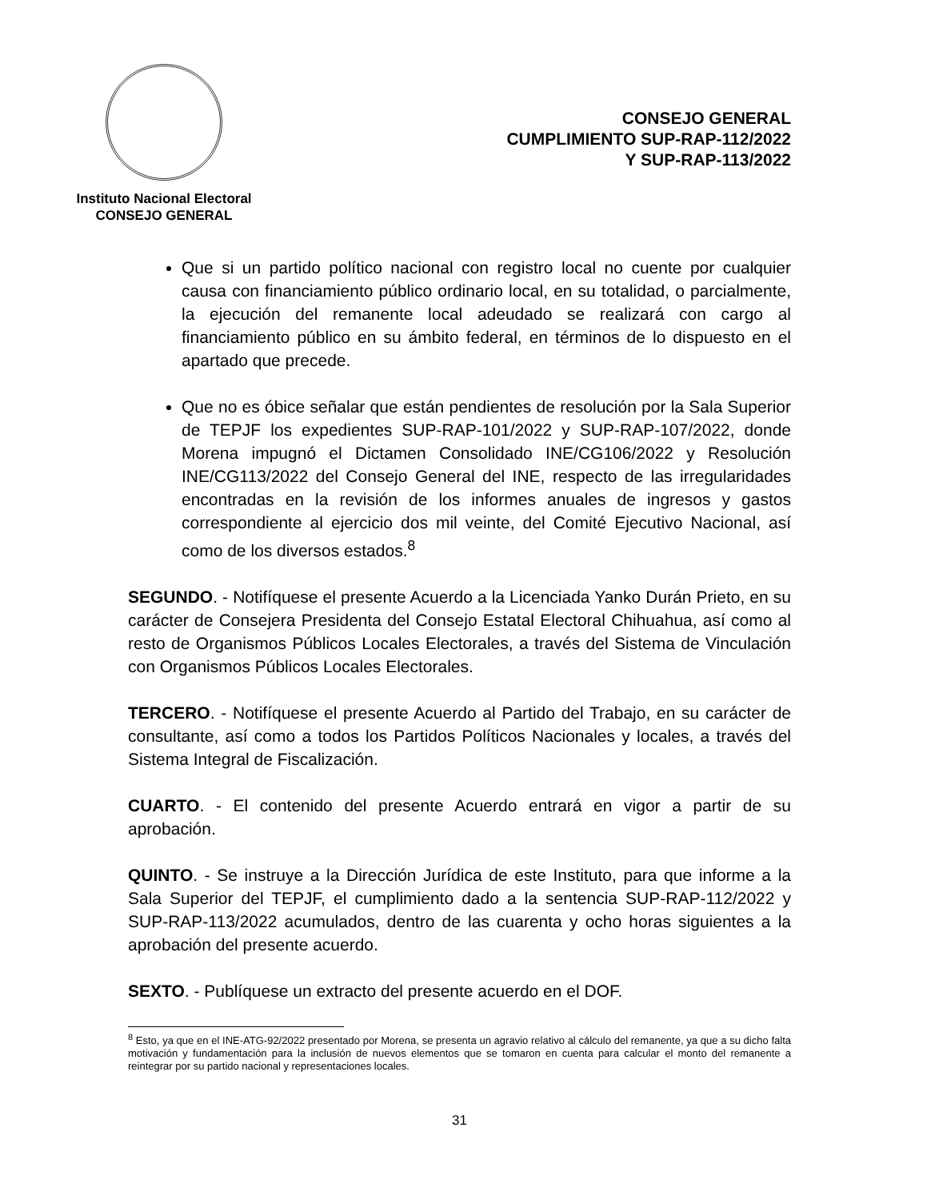Instituto Nacional Electoral
CONSEJO GENERAL
CONSEJO GENERAL
CUMPLIMIENTO SUP-RAP-112/2022
Y SUP-RAP-113/2022
Que si un partido político nacional con registro local no cuente por cualquier causa con financiamiento público ordinario local, en su totalidad, o parcialmente, la ejecución del remanente local adeudado se realizará con cargo al financiamiento público en su ámbito federal, en términos de lo dispuesto en el apartado que precede.
Que no es óbice señalar que están pendientes de resolución por la Sala Superior de TEPJF los expedientes SUP-RAP-101/2022 y SUP-RAP-107/2022, donde Morena impugnó el Dictamen Consolidado INE/CG106/2022 y Resolución INE/CG113/2022 del Consejo General del INE, respecto de las irregularidades encontradas en la revisión de los informes anuales de ingresos y gastos correspondiente al ejercicio dos mil veinte, del Comité Ejecutivo Nacional, así como de los diversos estados.<sup>8</sup>
SEGUNDO. - Notifíquese el presente Acuerdo a la Licenciada Yanko Durán Prieto, en su carácter de Consejera Presidenta del Consejo Estatal Electoral Chihuahua, así como al resto de Organismos Públicos Locales Electorales, a través del Sistema de Vinculación con Organismos Públicos Locales Electorales.
TERCERO. - Notifíquese el presente Acuerdo al Partido del Trabajo, en su carácter de consultante, así como a todos los Partidos Políticos Nacionales y locales, a través del Sistema Integral de Fiscalización.
CUARTO. - El contenido del presente Acuerdo entrará en vigor a partir de su aprobación.
QUINTO. - Se instruye a la Dirección Jurídica de este Instituto, para que informe a la Sala Superior del TEPJF, el cumplimiento dado a la sentencia SUP-RAP-112/2022 y SUP-RAP-113/2022 acumulados, dentro de las cuarenta y ocho horas siguientes a la aprobación del presente acuerdo.
SEXTO. - Publíquese un extracto del presente acuerdo en el DOF.
<sup>8</sup> Esto, ya que en el INE-ATG-92/2022 presentado por Morena, se presenta un agravio relativo al cálculo del remanente, ya que a su dicho falta motivación y fundamentación para la inclusión de nuevos elementos que se tomaron en cuenta para calcular el monto del remanente a reintegrar por su partido nacional y representaciones locales.
31